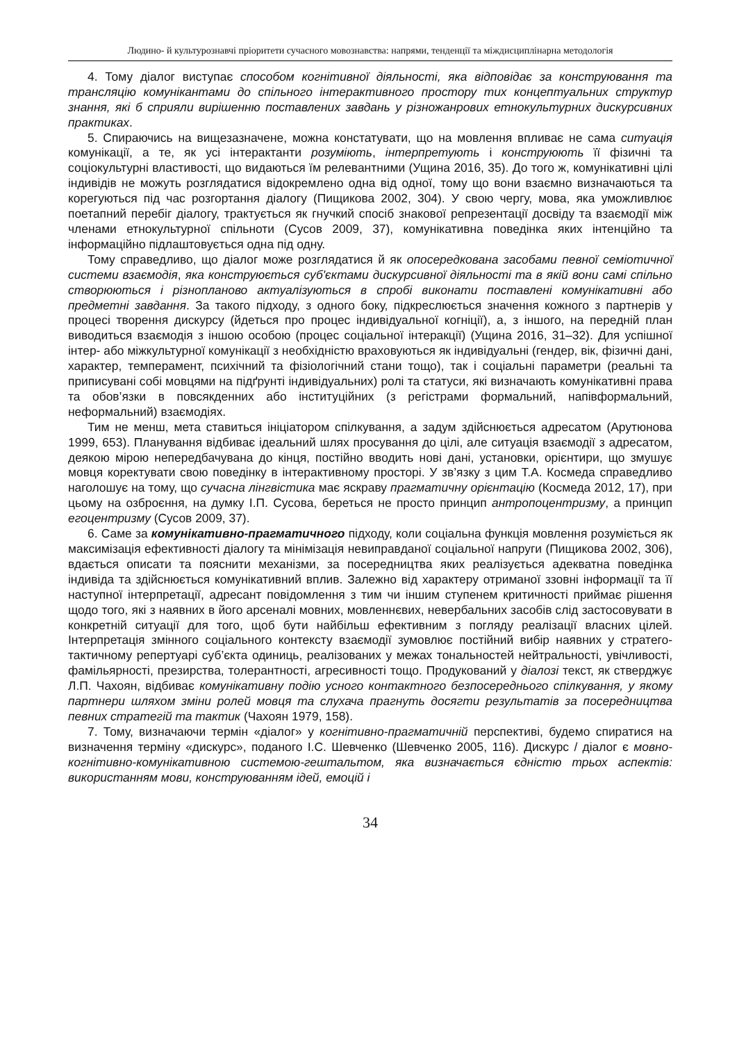Людино- й культурознавчі пріоритети сучасного мовознавства: напрями, тенденції та міждисциплінарна методологія
4. Тому діалог виступає способом когнітивної діяльності, яка відповідає за конструювання та трансляцію комунікантами до спільного інтерактивного простору тих концептуальних структур знання, які б сприяли вирішенню поставлених завдань у різножанрових етнокультурних дискурсивних практиках.
5. Спираючись на вищезазначене, можна констатувати, що на мовлення впливає не сама ситуація комунікації, а те, як усі інтерактанти розуміють, інтерпретують і конструюють її фізичні та соціокультурні властивості, що видаються їм релевантними (Ущина 2016, 35). До того ж, комунікативні цілі індивідів не можуть розглядатися відокремлено одна від одної, тому що вони взаємно визначаються та корегуються під час розгортання діалогу (Пищикова 2002, 304). У свою чергу, мова, яка уможливлює поетапний перебіг діалогу, трактується як гнучкий спосіб знакової репрезентації досвіду та взаємодії між членами етнокультурної спільноти (Сусов 2009, 37), комунікативна поведінка яких інтенційно та інформаційно підлаштовується одна під одну.
Тому справедливо, що діалог може розглядатися й як опосередкована засобами певної семіотичної системи взаємодія, яка конструюється суб'єктами дискурсивної діяльності та в якій вони самі спільно створюються і різнопланово актуалізуються в спробі виконати поставлені комунікативні або предметні завдання. За такого підходу, з одного боку, підкреслюється значення кожного з партнерів у процесі творення дискурсу (йдеться про процес індивідуальної когніції), а, з іншого, на передній план виводиться взаємодія з іншою особою (процес соціальної інтеракції) (Ущина 2016, 31–32). Для успішної інтер- або міжкультурної комунікації з необхідністю враховуються як індивідуальні (гендер, вік, фізичні дані, характер, темперамент, психічний та фізіологічний стани тощо), так і соціальні параметри (реальні та приписувані собі мовцями на підґрунті індивідуальних) ролі та статуси, які визначають комунікативні права та обов’язки в повсякденних або інституційних (з регістрами формальний, напівформальний, неформальний) взаємодіях.
Тим не менш, мета ставиться ініціатором спілкування, а задум здійснюється адресатом (Арутюнова 1999, 653). Планування відбиває ідеальний шлях просування до цілі, але ситуація взаємодії з адресатом, деякою мірою непередбачувана до кінця, постійно вводить нові дані, установки, орієнтири, що змушує мовця коректувати свою поведінку в інтерактивному просторі. У зв’язку з цим Т.А. Космеда справедливо наголошує на тому, що сучасна лінгвістика має яскраву прагматичну орієнтацію (Космеда 2012, 17), при цьому на озброєння, на думку І.П. Сусова, береться не просто принцип антропоцентризму, а принцип егоцентризму (Сусов 2009, 37).
6. Саме за комунікативно-прагматичного підходу, коли соціальна функція мовлення розуміється як максимізація ефективності діалогу та мінімізація невиправданої соціальної напруги (Пищикова 2002, 306), вдається описати та пояснити механізми, за посередництва яких реалізується адекватна поведінка індивіда та здійснюється комунікативний вплив. Залежно від характеру отриманої ззовні інформації та її наступної інтерпретації, адресант повідомлення з тим чи іншим ступенем критичності приймає рішення щодо того, які з наявних в його арсеналі мовних, мовленнєвих, невербальних засобів слід застосовувати в конкретній ситуації для того, щоб бути найбільш ефективним з погляду реалізації власних цілей. Інтерпретація змінного соціального контексту взаємодії зумовлює постійний вибір наявних у стратего-тактичному репертуарі суб’єкта одиниць, реалізованих у межах тональностей нейтральності, увічливості, фамільярності, презирства, толерантності, агресивності тощо. Продукований у діалозі текст, як стверджує Л.П. Чахоян, відбиває комунікативну подію усного контактного безпосереднього спілкування, у якому партнери шляхом зміни ролей мовця та слухача прагнуть досягти результатів за посередництва певних стратегій та тактик (Чахоян 1979, 158).
7. Тому, визначаючи термін «діалог» у когнітивно-прагматичній перспективі, будемо спиратися на визначення терміну «дискурс», поданого І.С. Шевченко (Шевченко 2005, 116). Дискурс / діалог є мовно-когнітивно-комунікативною системою-гештальтом, яка визначається єдністю трьох аспектів: використанням мови, конструюванням ідей, емоцій і
34